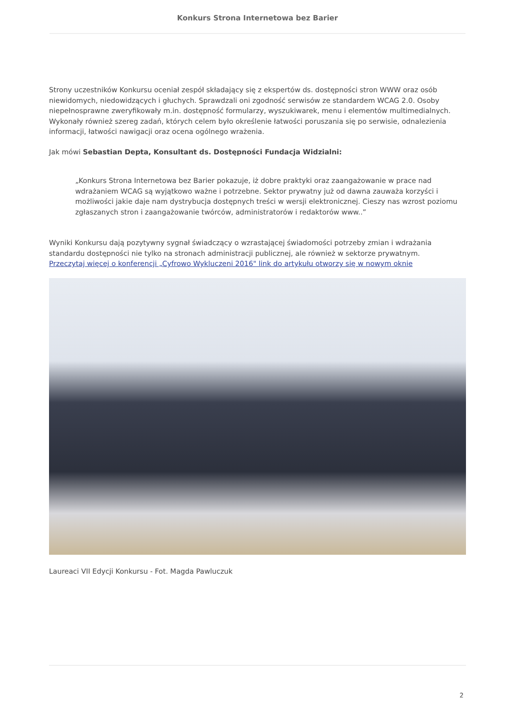Konkurs Strona Internetowa bez Barier
Strony uczestników Konkursu oceniał zespół składający się z ekspertów ds. dostępności stron WWW oraz osób niewidomych, niedowidzących i głuchych. Sprawdzali oni zgodność serwisów ze standardem WCAG 2.0. Osoby niepełnosprawne zweryfikowały m.in. dostępność formularzy, wyszukiwarek, menu i elementów multimedialnych. Wykonały również szereg zadań, których celem było określenie łatwości poruszania się po serwisie, odnalezienia informacji, łatwości nawigacji oraz ocena ogólnego wrażenia.
Jak mówi Sebastian Depta, Konsultant ds. Dostępności Fundacja Widzialni:
„Konkurs Strona Internetowa bez Barier pokazuje, iż dobre praktyki oraz zaangażowanie w prace nad wdrażaniem WCAG są wyjątkowo ważne i potrzebne. Sektor prywatny już od dawna zauważa korzyści i możliwości jakie daje nam dystrybucja dostępnych treści w wersji elektronicznej. Cieszy nas wzrost poziomu zgłaszanych stron i zaangażowanie twórców, administratorów i redaktorów www..”
Wyniki Konkursu dają pozytywny sygnał świadczący o wzrastającej świadomości potrzeby zmian i wdrażania standardu dostępności nie tylko na stronach administracji publicznej, ale również w sektorze prywatnym.
Przeczytaj więcej o konferencji „Cyfrowo Wykluczeni 2016" link do artykułu otworzy się w nowym oknie
Laureaci VII Edycji Konkursu - Fot. Magda Pawluczuk
2